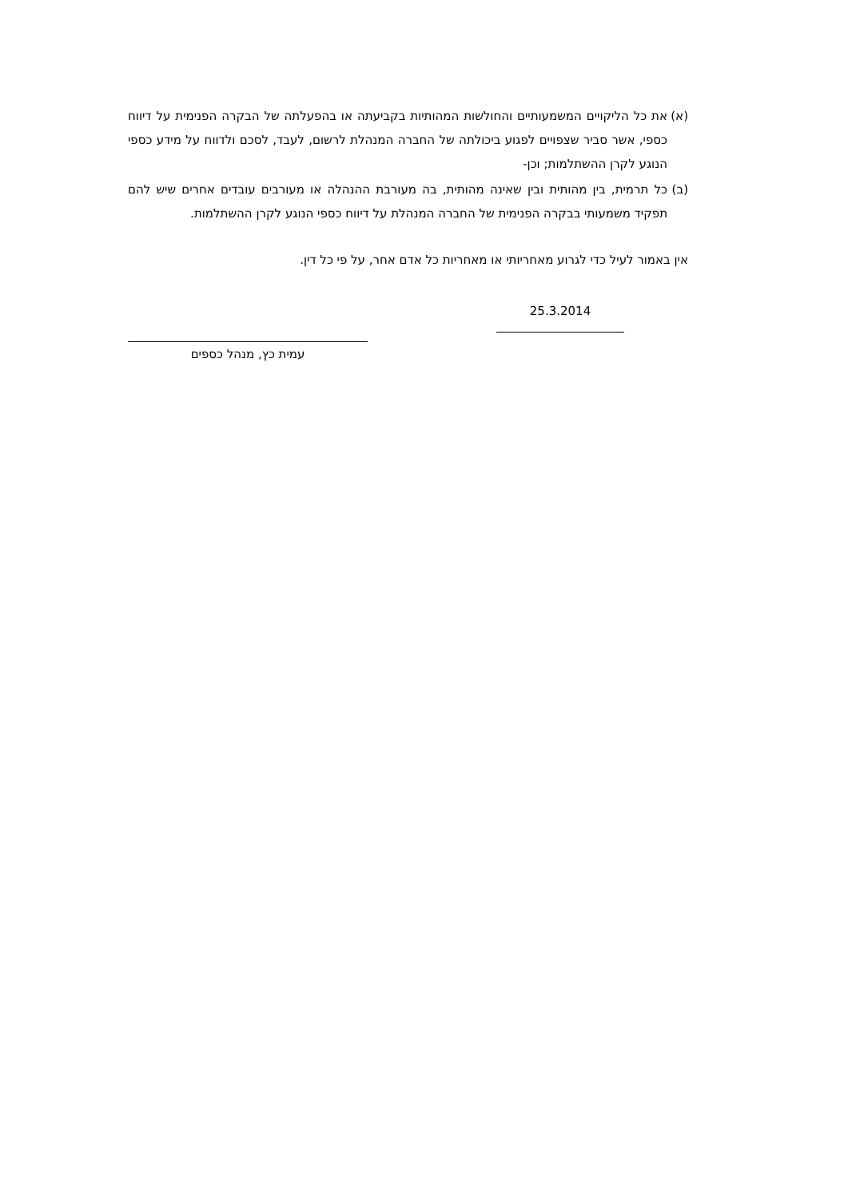(א) את כל הליקויים המשמעותיים והחולשות המהותיות בקביעתה או בהפעלתה של הבקרה הפנימית על דיווח כספי, אשר סביר שצפויים לפגוע ביכולתה של החברה המנהלת לרשום, לעבד, לסכם ולדווח על מידע כספי הנוגע לקרן ההשתלמות; וכן-
(ב) כל תרמית, בין מהותית ובין שאינה מהותית, בה מעורבת ההנהלה או מעורבים עובדים אחרים שיש להם תפקיד משמעותי בבקרה הפנימית של החברה המנהלת על דיווח כספי הנוגע לקרן ההשתלמות.
אין באמור לעיל כדי לגרוע מאחריותי או מאחריות כל אדם אחר, על פי כל דין.
25.3.2014
עמית כץ, מנהל כספים